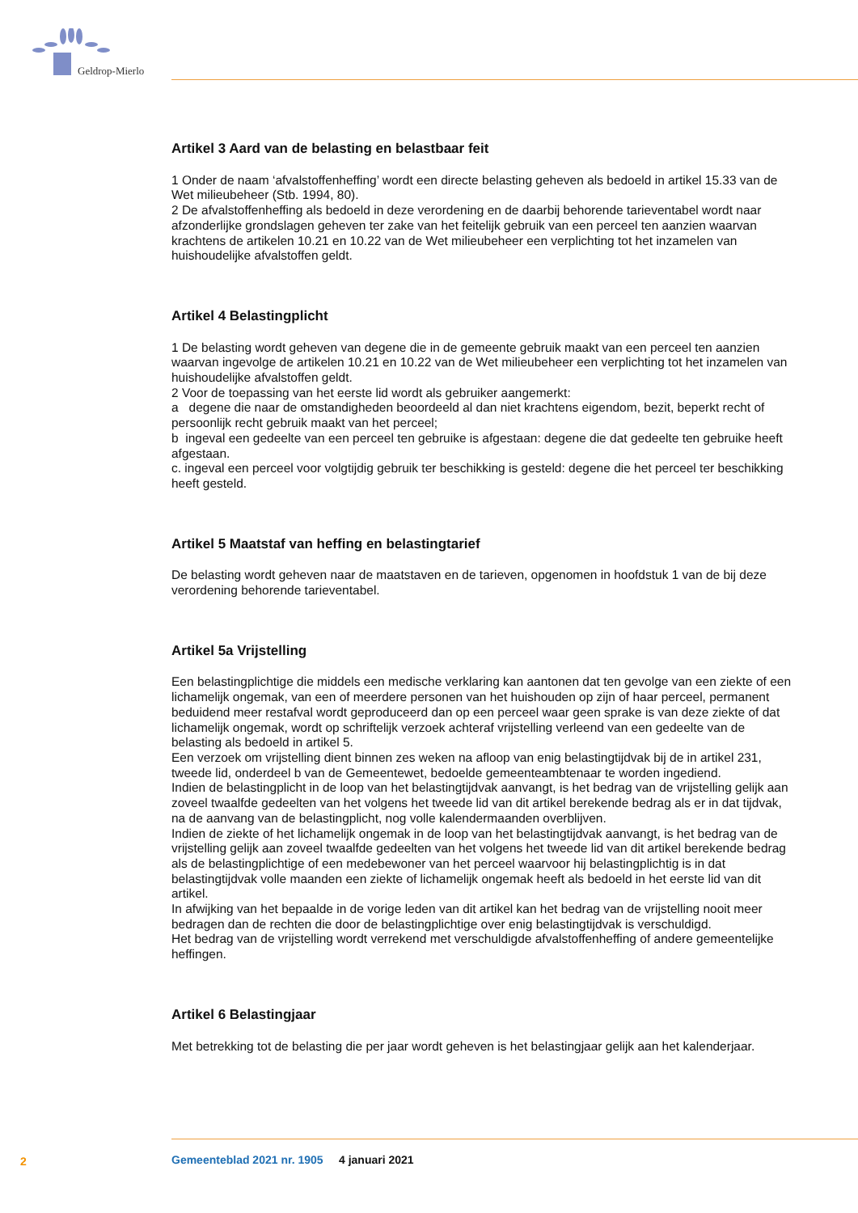Geldrop-Mierlo
Artikel 3 Aard van de belasting en belastbaar feit
1 Onder de naam ‘afvalstoffenheffing’ wordt een directe belasting geheven als bedoeld in artikel 15.33 van de Wet milieubeheer (Stb. 1994, 80).
2 De afvalstoffenheffing als bedoeld in deze verordening en de daarbij behorende tarieventabel wordt naar afzonderlijke grondslagen geheven ter zake van het feitelijk gebruik van een perceel ten aanzien waarvan krachtens de artikelen 10.21 en 10.22 van de Wet milieubeheer een verplichting tot het inzamelen van huishoudelijke afvalstoffen geldt.
Artikel 4 Belastingplicht
1 De belasting wordt geheven van degene die in de gemeente gebruik maakt van een perceel ten aanzien waarvan ingevolge de artikelen 10.21 en 10.22 van de Wet milieubeheer een verplichting tot het inzamelen van huishoudelijke afvalstoffen geldt.
2 Voor de toepassing van het eerste lid wordt als gebruiker aangemerkt:
a degene die naar de omstandigheden beoordeeld al dan niet krachtens eigendom, bezit, beperkt recht of persoonlijk recht gebruik maakt van het perceel;
b ingeval een gedeelte van een perceel ten gebruike is afgestaan: degene die dat gedeelte ten gebruike heeft afgestaan.
c. ingeval een perceel voor volgtijdig gebruik ter beschikking is gesteld: degene die het perceel ter beschikking heeft gesteld.
Artikel 5 Maatstaf van heffing en belastingtarief
De belasting wordt geheven naar de maatstaven en de tarieven, opgenomen in hoofdstuk 1 van de bij deze verordening behorende tarieventabel.
Artikel 5a Vrijstelling
Een belastingplichtige die middels een medische verklaring kan aantonen dat ten gevolge van een ziekte of een lichamelijk ongemak, van een of meerdere personen van het huishouden op zijn of haar perceel, permanent beduidend meer restafval wordt geproduceerd dan op een perceel waar geen sprake is van deze ziekte of dat lichamelijk ongemak, wordt op schriftelijk verzoek achteraf vrijstelling verleend van een gedeelte van de belasting als bedoeld in artikel 5.
Een verzoek om vrijstelling dient binnen zes weken na afloop van enig belastingtijdvak bij de in artikel 231, tweede lid, onderdeel b van de Gemeentewet, bedoelde gemeenteambtenaar te worden ingediend.
Indien de belastingplicht in de loop van het belastingtijdvak aanvangt, is het bedrag van de vrijstelling gelijk aan zoveel twaalfde gedeelten van het volgens het tweede lid van dit artikel berekende bedrag als er in dat tijdvak, na de aanvang van de belastingplicht, nog volle kalendermaanden overblijven.
Indien de ziekte of het lichamelijk ongemak in de loop van het belastingtijdvak aanvangt, is het bedrag van de vrijstelling gelijk aan zoveel twaalfde gedeelten van het volgens het tweede lid van dit artikel berekende bedrag als de belastingplichtige of een medebewoner van het perceel waarvoor hij belastingplichtig is in dat belastingtijdvak volle maanden een ziekte of lichamelijk ongemak heeft als bedoeld in het eerste lid van dit artikel.
In afwijking van het bepaalde in de vorige leden van dit artikel kan het bedrag van de vrijstelling nooit meer bedragen dan de rechten die door de belastingplichtige over enig belastingtijdvak is verschuldigd.
Het bedrag van de vrijstelling wordt verrekend met verschuldigde afvalstoffenheffing of andere gemeentelijke heffingen.
Artikel 6 Belastingjaar
Met betrekking tot de belasting die per jaar wordt geheven is het belastingjaar gelijk aan het kalenderjaar.
2
Gemeenteblad 2021 nr. 1905 4 januari 2021